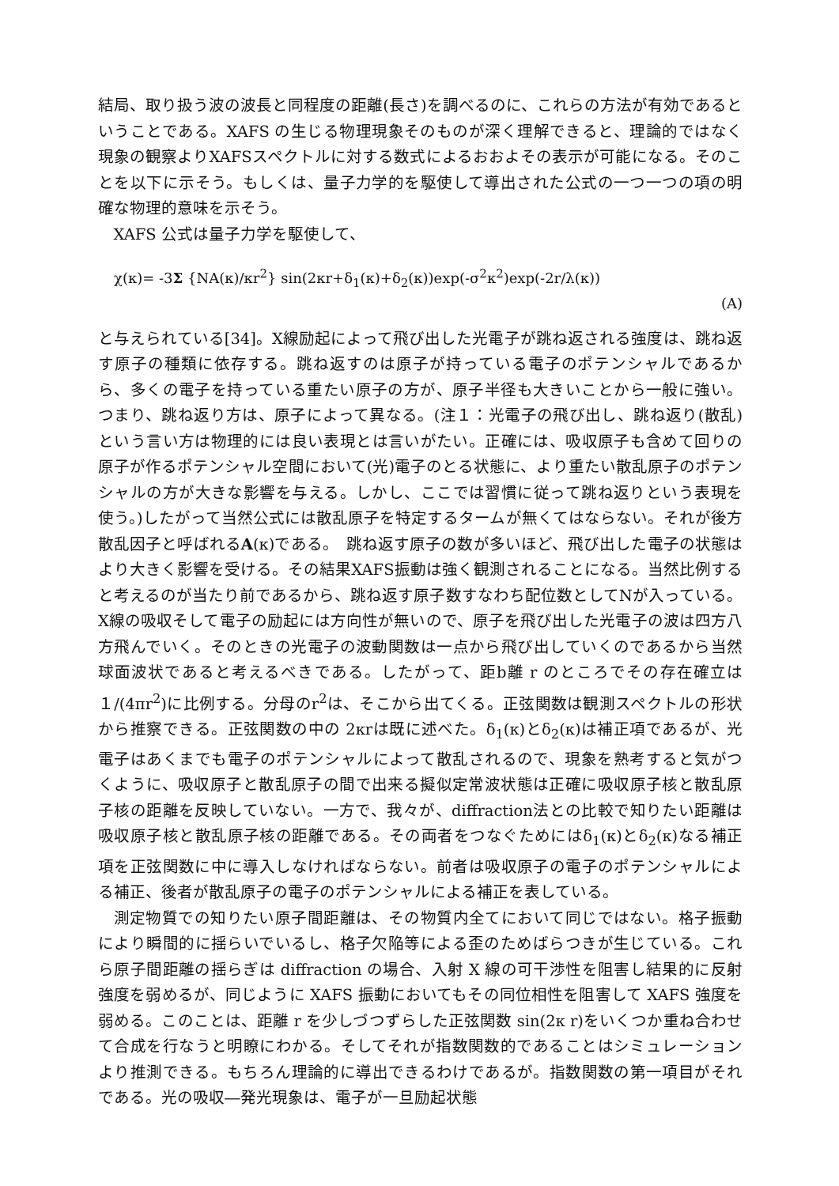結局、取り扱う波の波長と同程度の距離(長さ)を調べるのに、これらの方法が有効であるということである。XAFS の生じる物理現象そのものが深く理解できると、理論的ではなく現象の観察よりXAFSスペクトルに対する数式によるおおよその表示が可能になる。そのことを以下に示そう。もしくは、量子力学的を駆使して導出された公式の一つ一つの項の明確な物理的意味を示そう。
XAFS 公式は量子力学を駆使して、
χ(κ)= -3Σ {NA(κ)/κr<sup>2</sup>} sin(2κr+δ<sub>1</sub>(κ)+δ<sub>2</sub>(κ))exp(-σ<sup>2</sup>κ<sup>2</sup>)exp(-2r/λ(κ))
(A)
と与えられている[34]。X線励起によって飛び出した光電子が跳ね返される強度は、跳ね返す原子の種類に依存する。跳ね返すのは原子が持っている電子のポテンシャルであるから、多くの電子を持っている重たい原子の方が、原子半径も大きいことから一般に強い。つまり、跳ね返り方は、原子によって異なる。(注１：光電子の飛び出し、跳ね返り(散乱)という言い方は物理的には良い表現とは言いがたい。正確には、吸収原子も含めて回りの原子が作るポテンシャル空間において(光)電子のとる状態に、より重たい散乱原子のポテンシャルの方が大きな影響を与える。しかし、ここでは習慣に従って跳ね返りという表現を使う。)したがって当然公式には散乱原子を特定するタームが無くてはならない。それが後方散乱因子と呼ばれるA(κ)である。　跳ね返す原子の数が多いほど、飛び出した電子の状態はより大きく影響を受ける。その結果XAFS振動は強く観測されることになる。当然比例すると考えるのが当たり前であるから、跳ね返す原子数すなわち配位数としてNが入っている。X線の吸収そして電子の励起には方向性が無いので、原子を飛び出した光電子の波は四方八方飛んでいく。そのときの光電子の波動関数は一点から飛び出していくのであるから当然球面波状であると考えるべきである。したがって、距b離 r のところでその存在確立は１/(4πr<sup>2</sup>)に比例する。分母のr<sup>2</sup>は、そこから出てくる。正弦関数は観測スペクトルの形状から推察できる。正弦関数の中の 2κrは既に述べた。δ<sub>1</sub>(κ)とδ<sub>2</sub>(κ)は補正項であるが、光電子はあくまでも電子のポテンシャルによって散乱されるので、現象を熟考すると気がつくように、吸収原子と散乱原子の間で出来る擬似定常波状態は正確に吸収原子核と散乱原子核の距離を反映していない。一方で、我々が、diffraction法との比較で知りたい距離は吸収原子核と散乱原子核の距離である。その両者をつなぐためにはδ<sub>1</sub>(κ)とδ<sub>2</sub>(κ)なる補正項を正弦関数に中に導入しなければならない。前者は吸収原子の電子のポテンシャルによる補正、後者が散乱原子の電子のポテンシャルによる補正を表している。
測定物質での知りたい原子間距離は、その物質内全てにおいて同じではない。格子振動により瞬間的に揺らいでいるし、格子欠陥等による歪のためばらつきが生じている。これら原子間距離の揺らぎは diffraction の場合、入射 X 線の可干渉性を阻害し結果的に反射強度を弱めるが、同じように XAFS 振動においてもその同位相性を阻害して XAFS 強度を弱める。このことは、距離 r を少しづつずらした正弦関数 sin(2κ r)をいくつか重ね合わせて合成を行なうと明瞭にわかる。そしてそれが指数関数的であることはシミュレーションより推測できる。もちろん理論的に導出できるわけであるが。指数関数の第一項目がそれである。光の吸収―発光現象は、電子が一旦励起状態